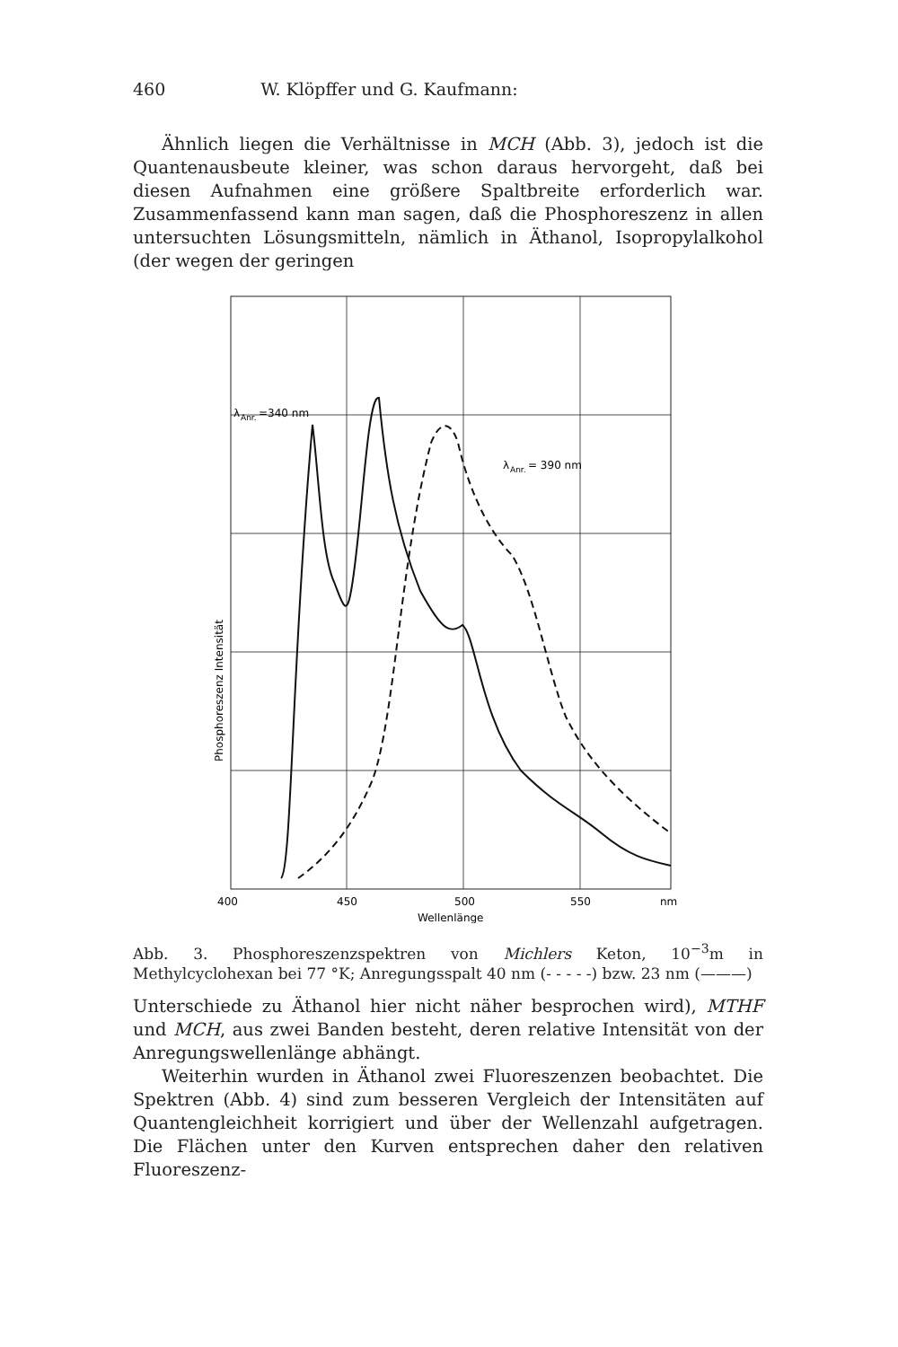460 W. Klöpffer und G. Kaufmann:
Ähnlich liegen die Verhältnisse in MCH (Abb. 3), jedoch ist die Quantenausbeute kleiner, was schon daraus hervorgeht, daß bei diesen Aufnahmen eine größere Spaltbreite erforderlich war. Zusammenfassend kann man sagen, daß die Phosphoreszenz in allen untersuchten Lösungsmitteln, nämlich in Äthanol, Isopropylalkohol (der wegen der geringen
λ
Anr.
=340 nm
λ
Anr.
= 390 nm
Phosphoreszenz Intensität
400
450
500
550
nm
Wellenlänge
Abb. 3. Phosphoreszenzspektren von Michlers Keton, 10<sup>−3</sup>m in Methylcyclohexan bei 77 °K; Anregungsspalt 40 nm (- - - - -) bzw. 23 nm (———)
Unterschiede zu Äthanol hier nicht näher besprochen wird), MTHF und MCH, aus zwei Banden besteht, deren relative Intensität von der Anregungswellenlänge abhängt.
Weiterhin wurden in Äthanol zwei Fluoreszenzen beobachtet. Die Spektren (Abb. 4) sind zum besseren Vergleich der Intensitäten auf Quantengleichheit korrigiert und über der Wellenzahl aufgetragen. Die Flächen unter den Kurven entsprechen daher den relativen Fluoreszenz-